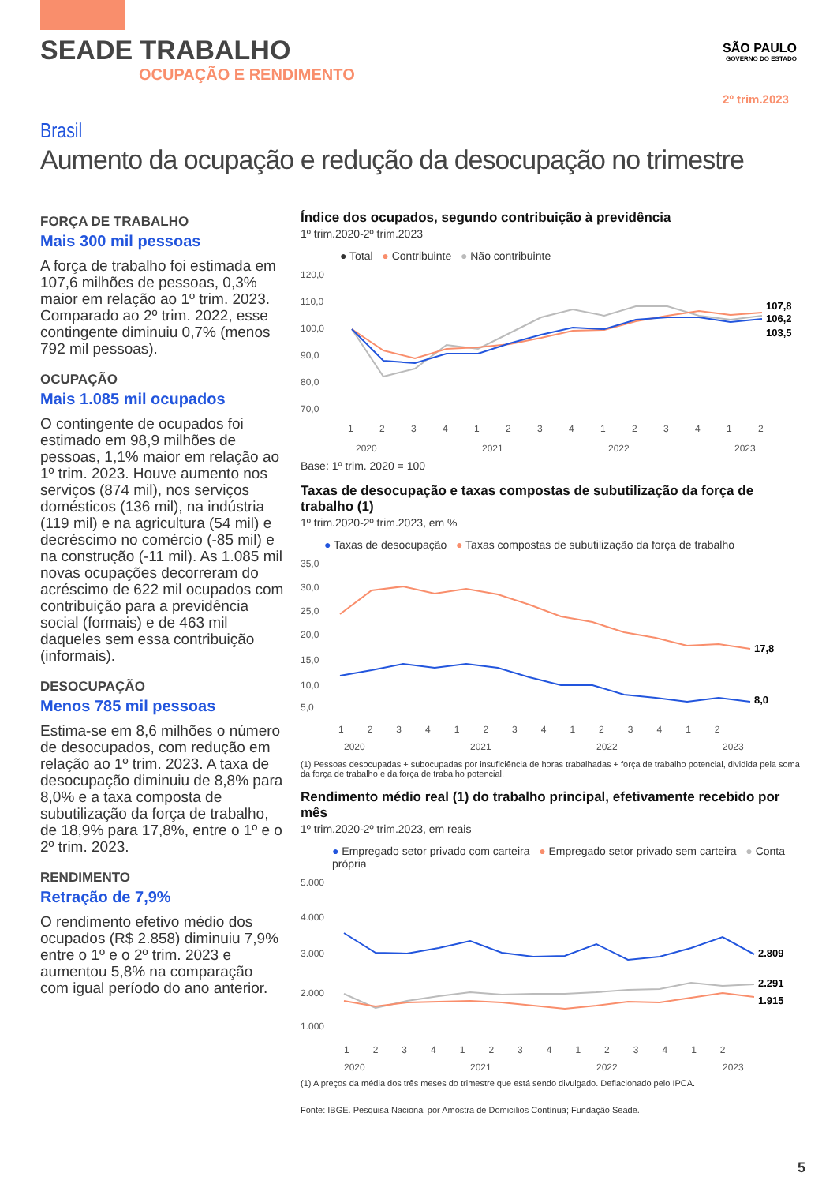SEADE TRABALHO
OCUPAÇÃO E RENDIMENTO
SÃO PAULO
GOVERNO DO ESTADO
2º trim.2023
Brasil
Aumento da ocupação e redução da desocupação no trimestre
FORÇA DE TRABALHO
Mais 300 mil pessoas
A força de trabalho foi estimada em 107,6 milhões de pessoas, 0,3% maior em relação ao 1º trim. 2023. Comparado ao 2º trim. 2022, esse contingente diminuiu 0,7% (menos 792 mil pessoas).
OCUPAÇÃO
Mais 1.085 mil ocupados
O contingente de ocupados foi estimado em 98,9 milhões de pessoas, 1,1% maior em relação ao 1º trim. 2023. Houve aumento nos serviços (874 mil), nos serviços domésticos (136 mil), na indústria (119 mil) e na agricultura (54 mil) e decréscimo no comércio (-85 mil) e na construção (-11 mil). As 1.085 mil novas ocupações decorreram do acréscimo de 622 mil ocupados com contribuição para a previdência social (formais) e de 463 mil daqueles sem essa contribuição (informais).
DESOCUPAÇÃO
Menos 785 mil pessoas
Estima-se em 8,6 milhões o número de desocupados, com redução em relação ao 1º trim. 2023. A taxa de desocupação diminuiu de 8,8% para 8,0% e a taxa composta de subutilização da força de trabalho, de 18,9% para 17,8%, entre o 1º e o 2º trim. 2023.
RENDIMENTO
Retração de 7,9%
O rendimento efetivo médio dos ocupados (R$ 2.858) diminuiu 7,9% entre o 1º e o 2º trim. 2023 e aumentou 5,8% na comparação com igual período do ano anterior.
Índice dos ocupados, segundo contribuição à previdência
1º trim.2020-2º trim.2023
● Total ● Contribuinte ● Não contribuinte
120,0
110,0
100,0
90,0
80,0
70,0
107,8
106,2
103,5
1
2
3
4
1
2
3
4
1
2
3
4
1
2
2020
2021
2022
2023
Base: 1º trim. 2020 = 100
Taxas de desocupação e taxas compostas de subutilização da força de trabalho (1)
1º trim.2020-2º trim.2023, em %
● Taxas de desocupação ● Taxas compostas de subutilização da força de trabalho
35,0
30,0
25,0
20,0
15,0
10,0
5,0
17,8
8,0
1 2 3 4 1 2 3 4 1 2 3 4 1 2
2020
2021
2022
2023
(1) Pessoas desocupadas + subocupadas por insuficiência de horas trabalhadas + força de trabalho potencial, dividida pela soma da força de trabalho e da força de trabalho potencial.
Rendimento médio real (1) do trabalho principal, efetivamente recebido por mês
1º trim.2020-2º trim.2023, em reais
● Empregado setor privado com carteira ● Empregado setor privado sem carteira ● Conta própria
5.000
4.000
3.000
2.000
1.000
2.809
2.291
1.915
1 2 3 4 1 2 3 4 1 2 3 4 1 2
2020
2021
2022
2023
(1) A preços da média dos três meses do trimestre que está sendo divulgado. Deflacionado pelo IPCA.
Fonte: IBGE. Pesquisa Nacional por Amostra de Domicílios Contínua; Fundação Seade.
5